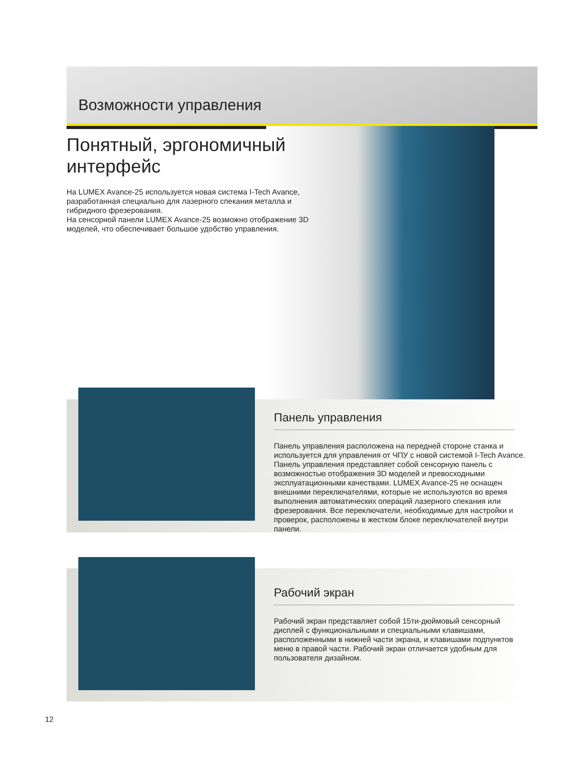Возможности управления
Понятный, эргономичный интерфейс
На LUMEX Avance-25 используется новая система I-Tech Avance, разработанная специально для лазерного спекания металла и гибридного фрезерования.
На сенсорной панели LUMEX Avance-25 возможно отображение 3D моделей, что обеспечивает большое удобство управления.
Панель управления
Панель управления расположена на передней стороне станка и используется для управления от ЧПУ с новой системой I-Tech Avance. Панель управления представляет собой сенсорную панель с возможностью отображения 3D моделей и превосходными эксплуатационными качествами. LUMEX Avance-25 не оснащен внешними переключателями, которые не используются во время выполнения автоматических операций лазерного спекания или фрезерования. Все переключатели, необходимые для настройки и проверок, расположены в жестком блоке переключателей внутри панели.
Рабочий экран
Рабочий экран представляет собой 15ти-дюймовый сенсорный дисплей с функциональными и специальными клавишами, расположенными в нижней части экрана, и клавишами подпунктов меню в правой части. Рабочий экран отличается удобным для пользователя дизайном.
12